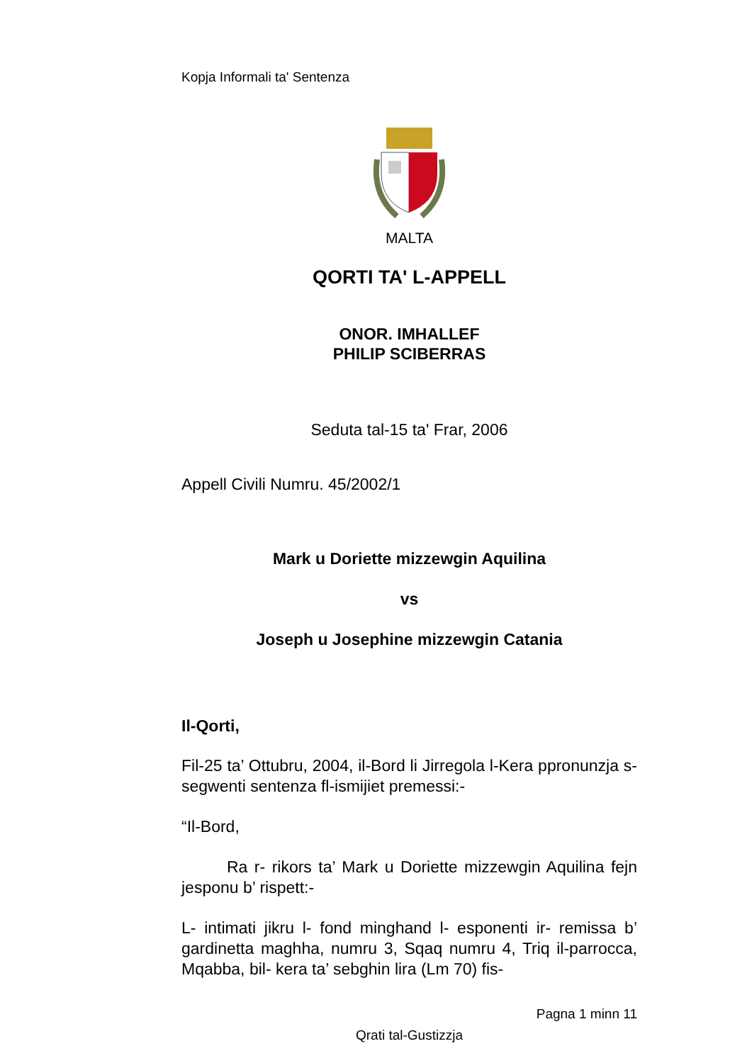Kopja Informali ta' Sentenza
MALTA
QORTI TA' L-APPELL
ONOR. IMHALLEF
PHILIP SCIBERRAS
Seduta tal-15 ta' Frar, 2006
Appell Civili Numru. 45/2002/1
Mark u Doriette mizzewgin Aquilina
vs
Joseph u Josephine mizzewgin Catania
Il-Qorti,
Fil-25 ta’ Ottubru, 2004, il-Bord li Jirregola l-Kera ppronunzja s-segwenti sentenza fl-ismijiet premessi:-
“Il-Bord,
Ra r- rikors ta’ Mark u Doriette mizzewgin Aquilina fejn jesponu b’ rispett:-
L- intimati jikru l- fond minghand l- esponenti ir- remissa b’ gardinetta maghha, numru 3, Sqaq numru 4, Triq il-parrocca, Mqabba, bil- kera ta’ sebghin lira (Lm 70) fis-
Pagna 1 minn 11
Qrati tal-Gustizzja